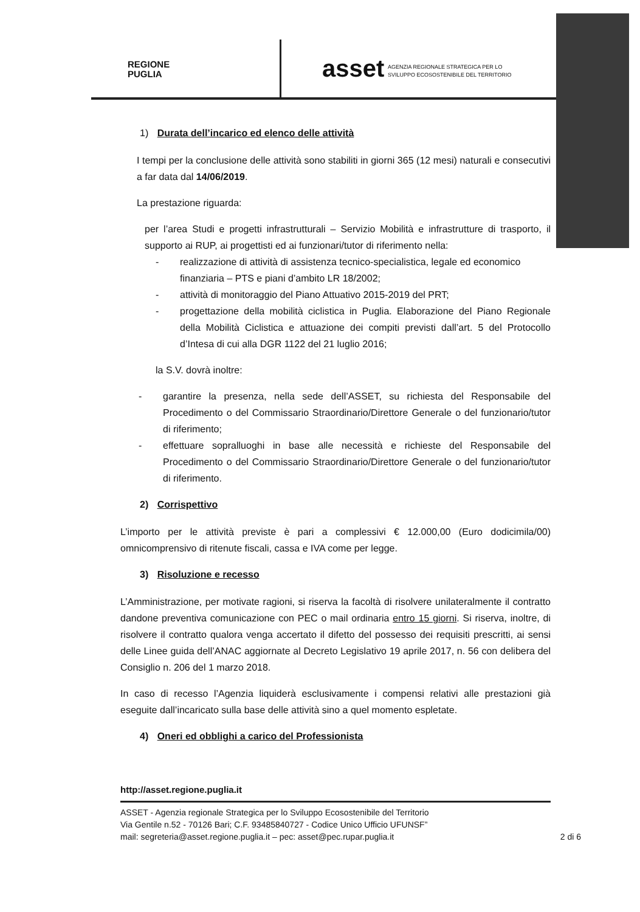REGIONE
PUGLIA
asset
AGENZIA REGIONALE STRATEGICA PER LO
SVILUPPO ECOSOSTENIBILE DEL TERRITORIO
1) Durata dell’incarico ed elenco delle attività
I tempi per la conclusione delle attività sono stabiliti in giorni 365 (12 mesi) naturali e consecutivi a far data dal 14/06/2019.
La prestazione riguarda:
per l’area Studi e progetti infrastrutturali – Servizio Mobilità e infrastrutture di trasporto, il supporto ai RUP, ai progettisti ed ai funzionari/tutor di riferimento nella:
- realizzazione di attività di assistenza tecnico-specialistica, legale ed economico finanziaria – PTS e piani d’ambito LR 18/2002;
- attività di monitoraggio del Piano Attuativo 2015-2019 del PRT;
- progettazione della mobilità ciclistica in Puglia. Elaborazione del Piano Regionale della Mobilità Ciclistica e attuazione dei compiti previsti dall’art. 5 del Protocollo d’Intesa di cui alla DGR 1122 del 21 luglio 2016;
la S.V. dovrà inoltre:
- garantire la presenza, nella sede dell’ASSET, su richiesta del Responsabile del Procedimento o del Commissario Straordinario/Direttore Generale o del funzionario/tutor di riferimento;
- effettuare sopralluoghi in base alle necessità e richieste del Responsabile del Procedimento o del Commissario Straordinario/Direttore Generale o del funzionario/tutor di riferimento.
2) Corrispettivo
L’importo per le attività previste è pari a complessivi € 12.000,00 (Euro dodicimila/00) omnicomprensivo di ritenute fiscali, cassa e IVA come per legge.
3) Risoluzione e recesso
L’Amministrazione, per motivate ragioni, si riserva la facoltà di risolvere unilateralmente il contratto dandone preventiva comunicazione con PEC o mail ordinaria entro 15 giorni. Si riserva, inoltre, di risolvere il contratto qualora venga accertato il difetto del possesso dei requisiti prescritti, ai sensi delle Linee guida dell’ANAC aggiornate al Decreto Legislativo 19 aprile 2017, n. 56 con delibera del Consiglio n. 206 del 1 marzo 2018.
In caso di recesso l’Agenzia liquiderà esclusivamente i compensi relativi alle prestazioni già eseguite dall’incaricato sulla base delle attività sino a quel momento espletate.
4) Oneri ed obblighi a carico del Professionista
http://asset.regione.puglia.it
ASSET - Agenzia regionale Strategica per lo Sviluppo Ecosostenibile del Territorio
Via Gentile n.52 - 70126 Bari; C.F. 93485840727 - Codice Unico Ufficio UFUNSF”
mail: segreteria@asset.regione.puglia.it – pec: asset@pec.rupar.puglia.it 2 di 6